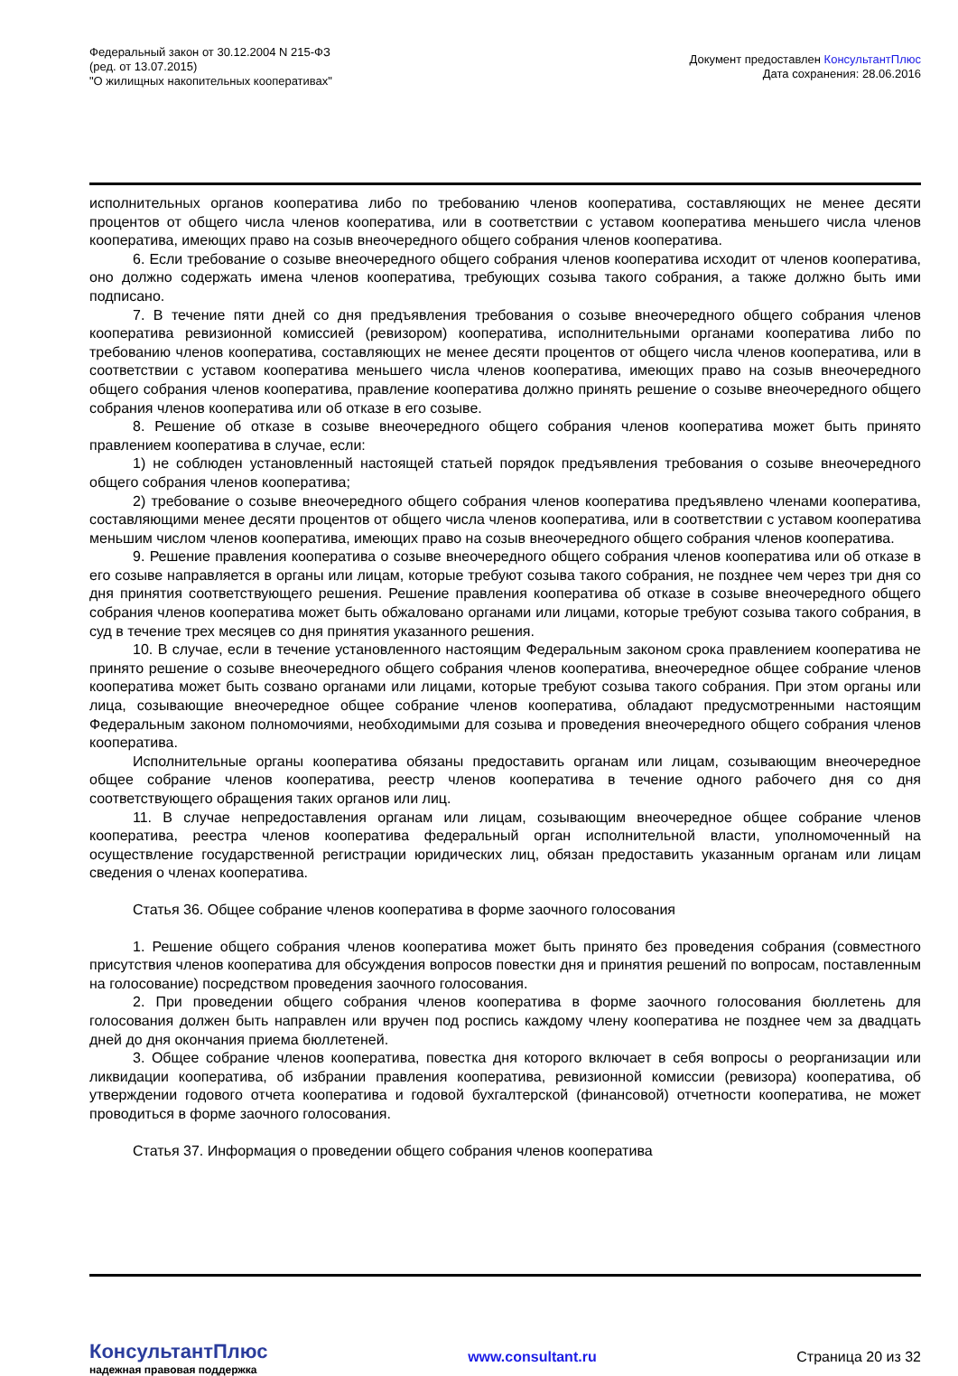Федеральный закон от 30.12.2004 N 215-ФЗ
(ред. от 13.07.2015)
"О жилищных накопительных кооперативах"
Документ предоставлен КонсультантПлюс
Дата сохранения: 28.06.2016
исполнительных органов кооператива либо по требованию членов кооператива, составляющих не менее десяти процентов от общего числа членов кооператива, или в соответствии с уставом кооператива меньшего числа членов кооператива, имеющих право на созыв внеочередного общего собрания членов кооператива.
6. Если требование о созыве внеочередного общего собрания членов кооператива исходит от членов кооператива, оно должно содержать имена членов кооператива, требующих созыва такого собрания, а также должно быть ими подписано.
7. В течение пяти дней со дня предъявления требования о созыве внеочередного общего собрания членов кооператива ревизионной комиссией (ревизором) кооператива, исполнительными органами кооператива либо по требованию членов кооператива, составляющих не менее десяти процентов от общего числа членов кооператива, или в соответствии с уставом кооператива меньшего числа членов кооператива, имеющих право на созыв внеочередного общего собрания членов кооператива, правление кооператива должно принять решение о созыве внеочередного общего собрания членов кооператива или об отказе в его созыве.
8. Решение об отказе в созыве внеочередного общего собрания членов кооператива может быть принято правлением кооператива в случае, если:
1) не соблюден установленный настоящей статьей порядок предъявления требования о созыве внеочередного общего собрания членов кооператива;
2) требование о созыве внеочередного общего собрания членов кооператива предъявлено членами кооператива, составляющими менее десяти процентов от общего числа членов кооператива, или в соответствии с уставом кооператива меньшим числом членов кооператива, имеющих право на созыв внеочередного общего собрания членов кооператива.
9. Решение правления кооператива о созыве внеочередного общего собрания членов кооператива или об отказе в его созыве направляется в органы или лицам, которые требуют созыва такого собрания, не позднее чем через три дня со дня принятия соответствующего решения. Решение правления кооператива об отказе в созыве внеочередного общего собрания членов кооператива может быть обжаловано органами или лицами, которые требуют созыва такого собрания, в суд в течение трех месяцев со дня принятия указанного решения.
10. В случае, если в течение установленного настоящим Федеральным законом срока правлением кооператива не принято решение о созыве внеочередного общего собрания членов кооператива, внеочередное общее собрание членов кооператива может быть созвано органами или лицами, которые требуют созыва такого собрания. При этом органы или лица, созывающие внеочередное общее собрание членов кооператива, обладают предусмотренными настоящим Федеральным законом полномочиями, необходимыми для созыва и проведения внеочередного общего собрания членов кооператива.
Исполнительные органы кооператива обязаны предоставить органам или лицам, созывающим внеочередное общее собрание членов кооператива, реестр членов кооператива в течение одного рабочего дня со дня соответствующего обращения таких органов или лиц.
11. В случае непредоставления органам или лицам, созывающим внеочередное общее собрание членов кооператива, реестра членов кооператива федеральный орган исполнительной власти, уполномоченный на осуществление государственной регистрации юридических лиц, обязан предоставить указанным органам или лицам сведения о членах кооператива.
Статья 36. Общее собрание членов кооператива в форме заочного голосования
1. Решение общего собрания членов кооператива может быть принято без проведения собрания (совместного присутствия членов кооператива для обсуждения вопросов повестки дня и принятия решений по вопросам, поставленным на голосование) посредством проведения заочного голосования.
2. При проведении общего собрания членов кооператива в форме заочного голосования бюллетень для голосования должен быть направлен или вручен под роспись каждому члену кооператива не позднее чем за двадцать дней до дня окончания приема бюллетеней.
3. Общее собрание членов кооператива, повестка дня которого включает в себя вопросы о реорганизации или ликвидации кооператива, об избрании правления кооператива, ревизионной комиссии (ревизора) кооператива, об утверждении годового отчета кооператива и годовой бухгалтерской (финансовой) отчетности кооператива, не может проводиться в форме заочного голосования.
Статья 37. Информация о проведении общего собрания членов кооператива
КонсультантПлюс
надежная правовая поддержка
www.consultant.ru Страница 20 из 32